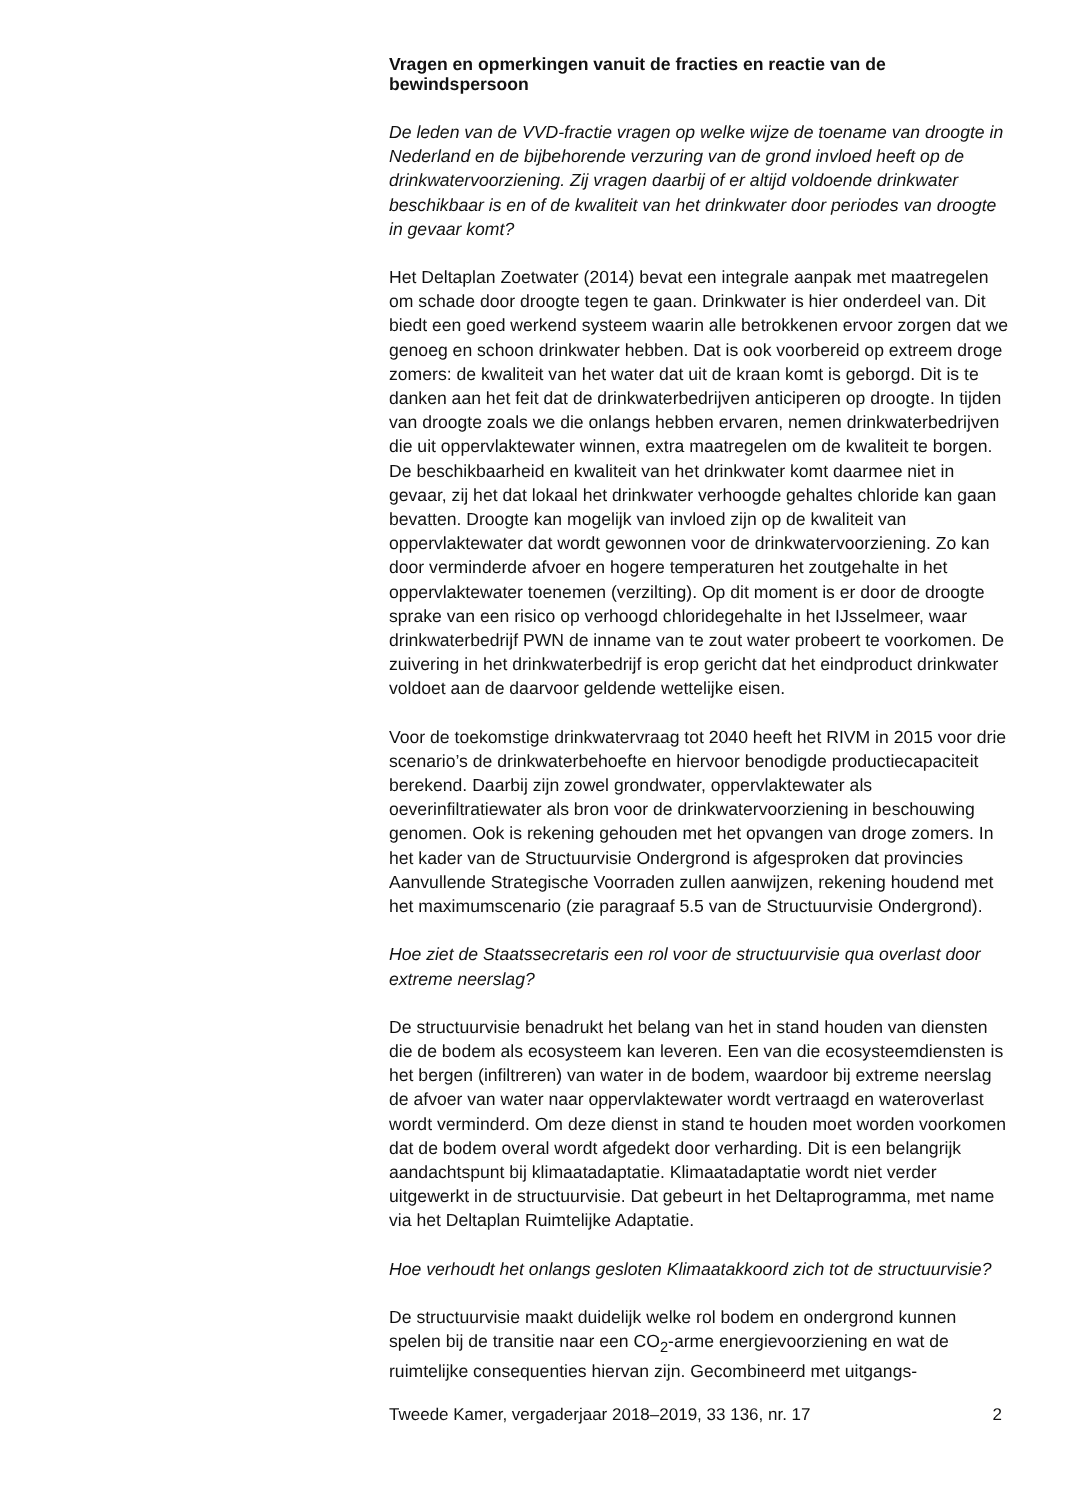Vragen en opmerkingen vanuit de fracties en reactie van de bewindspersoon
De leden van de VVD-fractie vragen op welke wijze de toename van droogte in Nederland en de bijbehorende verzuring van de grond invloed heeft op de drinkwatervoorziening. Zij vragen daarbij of er altijd voldoende drinkwater beschikbaar is en of de kwaliteit van het drinkwater door periodes van droogte in gevaar komt?
Het Deltaplan Zoetwater (2014) bevat een integrale aanpak met maatregelen om schade door droogte tegen te gaan. Drinkwater is hier onderdeel van. Dit biedt een goed werkend systeem waarin alle betrokkenen ervoor zorgen dat we genoeg en schoon drinkwater hebben. Dat is ook voorbereid op extreem droge zomers: de kwaliteit van het water dat uit de kraan komt is geborgd. Dit is te danken aan het feit dat de drinkwaterbedrijven anticiperen op droogte. In tijden van droogte zoals we die onlangs hebben ervaren, nemen drinkwaterbedrijven die uit oppervlaktewater winnen, extra maatregelen om de kwaliteit te borgen. De beschikbaarheid en kwaliteit van het drinkwater komt daarmee niet in gevaar, zij het dat lokaal het drinkwater verhoogde gehaltes chloride kan gaan bevatten. Droogte kan mogelijk van invloed zijn op de kwaliteit van oppervlaktewater dat wordt gewonnen voor de drinkwatervoorziening. Zo kan door verminderde afvoer en hogere temperaturen het zoutgehalte in het oppervlaktewater toenemen (verzilting). Op dit moment is er door de droogte sprake van een risico op verhoogd chloridegehalte in het IJsselmeer, waar drinkwaterbedrijf PWN de inname van te zout water probeert te voorkomen. De zuivering in het drinkwaterbedrijf is erop gericht dat het eindproduct drinkwater voldoet aan de daarvoor geldende wettelijke eisen.
Voor de toekomstige drinkwatervraag tot 2040 heeft het RIVM in 2015 voor drie scenario’s de drinkwaterbehoefte en hiervoor benodigde productiecapaciteit berekend. Daarbij zijn zowel grondwater, oppervlaktewater als oeverinfiltratiewater als bron voor de drinkwatervoorziening in beschouwing genomen. Ook is rekening gehouden met het opvangen van droge zomers. In het kader van de Structuurvisie Ondergrond is afgesproken dat provincies Aanvullende Strategische Voorraden zullen aanwijzen, rekening houdend met het maximumscenario (zie paragraaf 5.5 van de Structuurvisie Ondergrond).
Hoe ziet de Staatssecretaris een rol voor de structuurvisie qua overlast door extreme neerslag?
De structuurvisie benadrukt het belang van het in stand houden van diensten die de bodem als ecosysteem kan leveren. Een van die ecosysteemdiensten is het bergen (infiltreren) van water in de bodem, waardoor bij extreme neerslag de afvoer van water naar oppervlaktewater wordt vertraagd en wateroverlast wordt verminderd. Om deze dienst in stand te houden moet worden voorkomen dat de bodem overal wordt afgedekt door verharding. Dit is een belangrijk aandachtspunt bij klimaatadaptatie. Klimaatadaptatie wordt niet verder uitgewerkt in de structuurvisie. Dat gebeurt in het Deltaprogramma, met name via het Deltaplan Ruimtelijke Adaptatie.
Hoe verhoudt het onlangs gesloten Klimaatakkoord zich tot de structuurvisie?
De structuurvisie maakt duidelijk welke rol bodem en ondergrond kunnen spelen bij de transitie naar een CO<sub>2</sub>-arme energievoorziening en wat de ruimtelijke consequenties hiervan zijn. Gecombineerd met uitgangs-
Tweede Kamer, vergaderjaar 2018–2019, 33 136, nr. 17 2